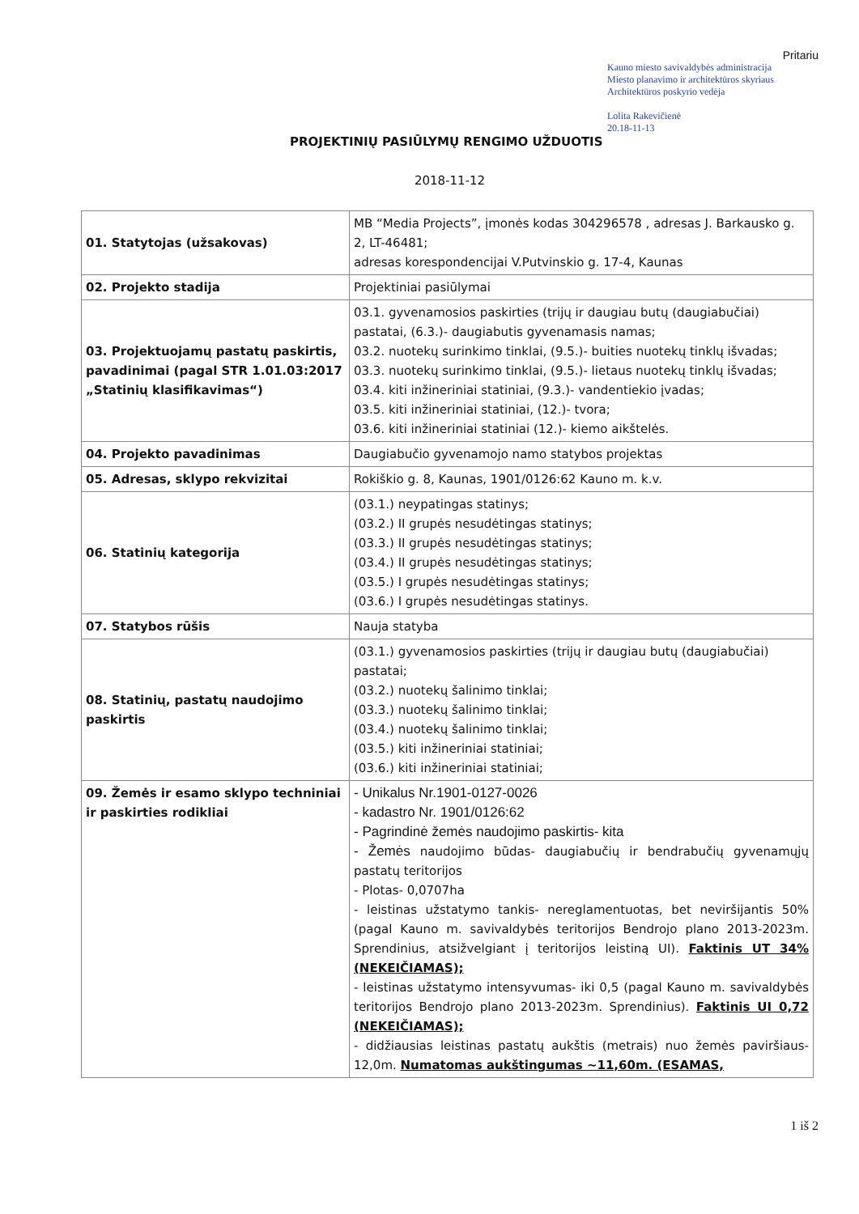Pritariu
Kauno miesto savivaldybės administracija
Miesto planavimo ir architektūros skyriaus
Architektūros poskyrio vedėja
Lolita Rakevičienė
20.18-11-13
PROJEKTINIŲ PASIŪLYMŲ RENGIMO UŽDUOTIS
2018-11-12
| 01. Statytojas (užsakovas) | MB “Media Projects”, įmonės kodas 304296578 , adresas J. Barkausko g. 2, LT-46481; adresas korespondencijai V.Putvinskio g. 17-4, Kaunas |
| 02. Projekto stadija | Projektiniai pasiūlymai |
| 03. Projektuojamų pastatų paskirtis, pavadinimai (pagal STR 1.01.03:2017 „Statinių klasifikavimas“) | 03.1. gyvenamosios paskirties (trijų ir daugiau butų (daugiabučiai) pastatai, (6.3.)- daugiabutis gyvenamasis namas; 03.2. nuotekų surinkimo tinklai, (9.5.)- buities nuotekų tinklų išvadas; 03.3. nuotekų surinkimo tinklai, (9.5.)- lietaus nuotekų tinklų išvadas; 03.4. kiti inžineriniai statiniai, (9.3.)- vandentiekio įvadas; 03.5. kiti inžineriniai statiniai, (12.)- tvora; 03.6. kiti inžineriniai statiniai (12.)- kiemo aikštelės. |
| 04. Projekto pavadinimas | Daugiabučio gyvenamojo namo statybos projektas |
| 05. Adresas, sklypo rekvizitai | Rokiškio g. 8, Kaunas, 1901/0126:62 Kauno m. k.v. |
| 06. Statinių kategorija | (03.1.) neypatingas statinys; (03.2.) II grupės nesudėtingas statinys; (03.3.) II grupės nesudėtingas statinys; (03.4.) II grupės nesudėtingas statinys; (03.5.) I grupės nesudėtingas statinys; (03.6.) I grupės nesudėtingas statinys. |
| 07. Statybos rūšis | Nauja statyba |
| 08. Statinių, pastatų naudojimo paskirtis | (03.1.) gyvenamosios paskirties (trijų ir daugiau butų (daugiabučiai) pastatai; (03.2.) nuotekų šalinimo tinklai; (03.3.) nuotekų šalinimo tinklai; (03.4.) nuotekų šalinimo tinklai; (03.5.) kiti inžineriniai statiniai; (03.6.) kiti inžineriniai statiniai; |
| 09. Žemės ir esamo sklypo techniniai ir paskirties rodikliai | - Unikalus Nr.1901-0127-0026 - kadastro Nr. 1901/0126:62 - Pagrindinė žemės naudojimo paskirtis- kita - Žemės naudojimo būdas- daugiabučių ir bendrabučių gyvenamųjų pastatų teritorijos - Plotas- 0,0707ha - leistinas užstatymo tankis- nereglamentuotas, bet neviršijantis 50% (pagal Kauno m. savivaldybės teritorijos Bendrojo plano 2013-2023m. Sprendinius, atsižvelgiant į teritorijos leistiną UI). Faktinis UT 34% (NEKEIČIAMAS); - leistinas užstatymo intensyvumas- iki 0,5 (pagal Kauno m. savivaldybės teritorijos Bendrojo plano 2013-2023m. Sprendinius). Faktinis UI 0,72 (NEKEIČIAMAS); - didžiausias leistinas pastatų aukštis (metrais) nuo žemės paviršiaus- 12,0m. Numatomas aukštingumas ~11,60m. (ESAMAS, |
1 iš 2